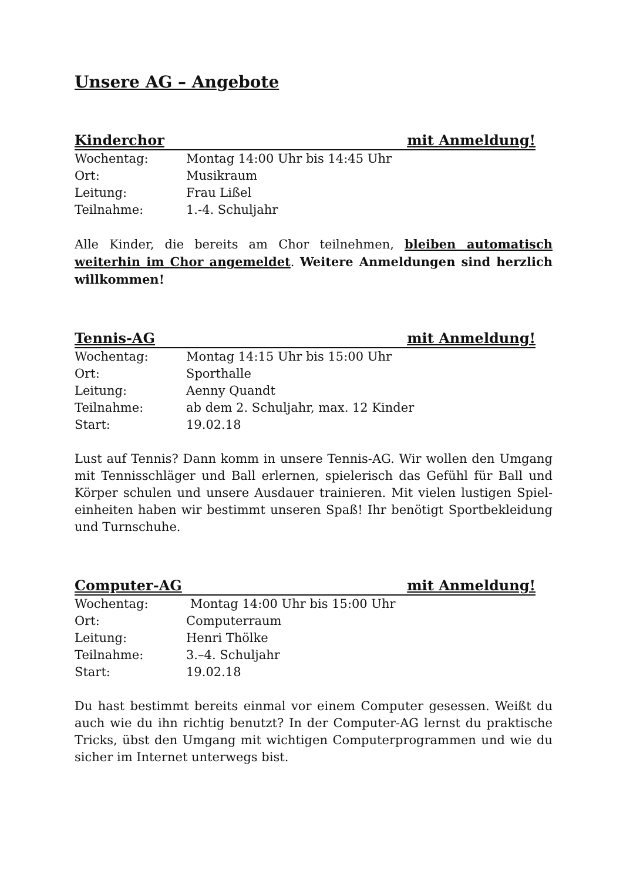Unsere AG – Angebote
Kinderchor mit Anmeldung!
Wochentag: Montag 14:00 Uhr bis 14:45 Uhr
Ort: Musikraum
Leitung: Frau Lißel
Teilnahme: 1.-4. Schuljahr
Alle Kinder, die bereits am Chor teilnehmen, bleiben automatisch weiterhin im Chor angemeldet. Weitere Anmeldungen sind herzlich willkommen!
Tennis-AG mit Anmeldung!
Wochentag: Montag 14:15 Uhr bis 15:00 Uhr
Ort: Sporthalle
Leitung: Aenny Quandt
Teilnahme: ab dem 2. Schuljahr, max. 12 Kinder
Start: 19.02.18
Lust auf Tennis? Dann komm in unsere Tennis-AG. Wir wollen den Umgang mit Tennisschläger und Ball erlernen, spielerisch das Gefühl für Ball und Körper schulen und unsere Ausdauer trainieren. Mit vielen lustigen Spiel-einheiten haben wir bestimmt unseren Spaß! Ihr benötigt Sportbekleidung und Turnschuhe.
Computer-AG mit Anmeldung!
Wochentag: Montag 14:00 Uhr bis 15:00 Uhr
Ort: Computerraum
Leitung: Henri Thölke
Teilnahme: 3.–4. Schuljahr
Start: 19.02.18
Du hast bestimmt bereits einmal vor einem Computer gesessen. Weißt du auch wie du ihn richtig benutzt? In der Computer-AG lernst du praktische Tricks, übst den Umgang mit wichtigen Computerprogrammen und wie du sicher im Internet unterwegs bist.